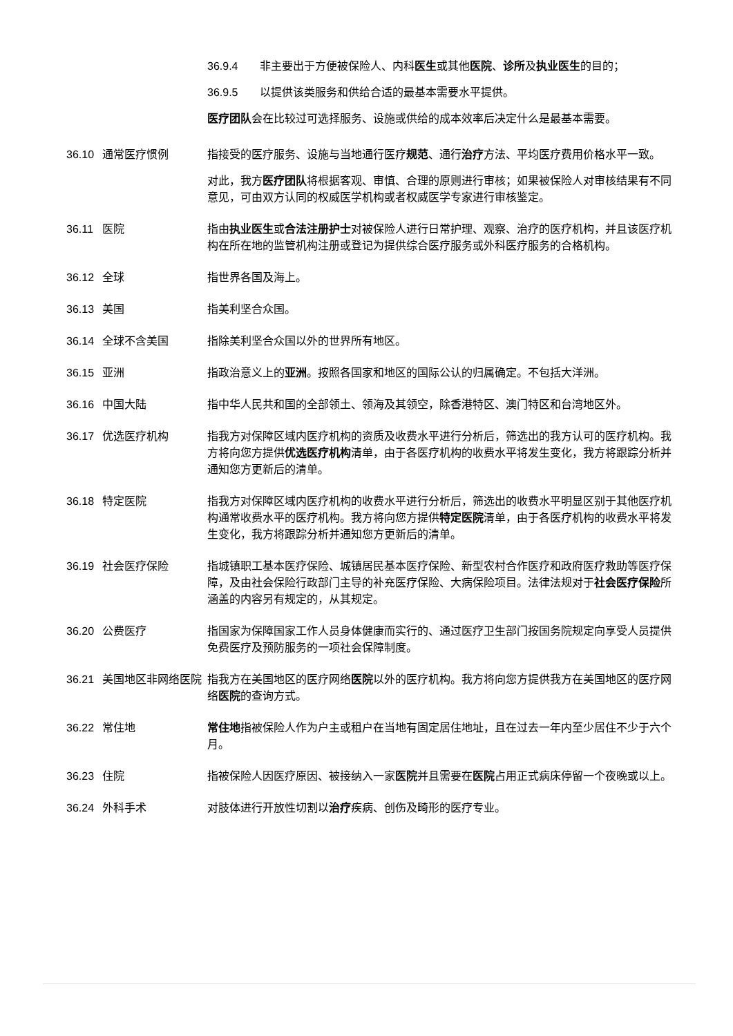36.9.4 非主要出于方便被保险人、内科医生或其他医院、诊所及执业医生的目的；
36.9.5 以提供该类服务和供给合适的最基本需要水平提供。
医疗团队会在比较过可选择服务、设施或供给的成本效率后决定什么是最基本需要。
36.10 通常医疗惯例 指接受的医疗服务、设施与当地通行医疗规范、通行治疗方法、平均医疗费用价格水平一致。
对此，我方医疗团队将根据客观、审慎、合理的原则进行审核；如果被保险人对审核结果有不同意见，可由双方认同的权威医学机构或者权威医学专家进行审核鉴定。
36.11 医院 指由执业医生或合法注册护士对被保险人进行日常护理、观察、治疗的医疗机构，并且该医疗机构在所在地的监管机构注册或登记为提供综合医疗服务或外科医疗服务的合格机构。
36.12 全球 指世界各国及海上。
36.13 美国 指美利坚合众国。
36.14 全球不含美国 指除美利坚合众国以外的世界所有地区。
36.15 亚洲 指政治意义上的亚洲。按照各国家和地区的国际公认的归属确定。不包括大洋洲。
36.16 中国大陆 指中华人民共和国的全部领土、领海及其领空，除香港特区、澳门特区和台湾地区外。
36.17 优选医疗机构 指我方对保障区域内医疗机构的资质及收费水平进行分析后，筛选出的我方认可的医疗机构。我方将向您方提供优选医疗机构清单，由于各医疗机构的收费水平将发生变化，我方将跟踪分析并通知您方更新后的清单。
36.18 特定医院 指我方对保障区域内医疗机构的收费水平进行分析后，筛选出的收费水平明显区别于其他医疗机构通常收费水平的医疗机构。我方将向您方提供特定医院清单，由于各医疗机构的收费水平将发生变化，我方将跟踪分析并通知您方更新后的清单。
36.19 社会医疗保险 指城镇职工基本医疗保险、城镇居民基本医疗保险、新型农村合作医疗和政府医疗救助等医疗保障，及由社会保险行政部门主导的补充医疗保险、大病保险项目。法律法规对于社会医疗保险所涵盖的内容另有规定的，从其规定。
36.20 公费医疗 指国家为保障国家工作人员身体健康而实行的、通过医疗卫生部门按国务院规定向享受人员提供免费医疗及预防服务的一项社会保障制度。
36.21 美国地区非网络医院 指我方在美国地区的医疗网络医院以外的医疗机构。我方将向您方提供我方在美国地区的医疗网络医院的查询方式。
36.22 常住地 常住地指被保险人作为户主或租户在当地有固定居住地址，且在过去一年内至少居住不少于六个月。
36.23 住院 指被保险人因医疗原因、被接纳入一家医院并且需要在医院占用正式病床停留一个夜晚或以上。
36.24 外科手术 对肢体进行开放性切割以治疗疾病、创伤及畸形的医疗专业。